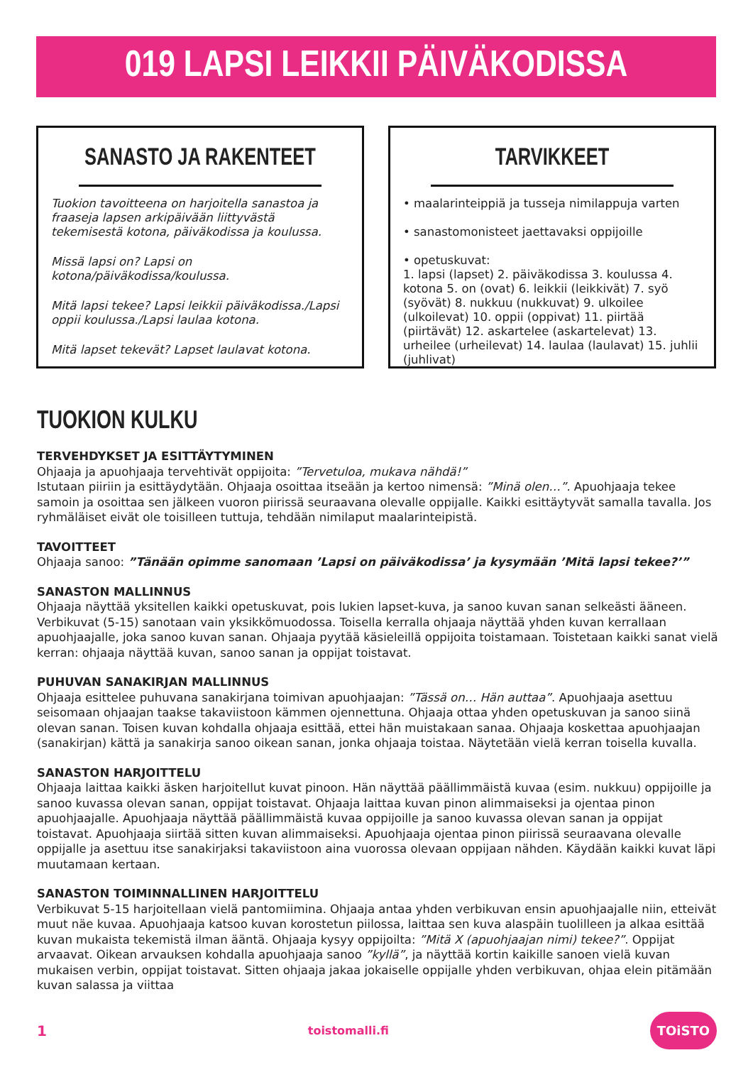019 LAPSI LEIKKII PÄIVÄKODISSA
SANASTO JA RAKENTEET
Tuokion tavoitteena on harjoitella sanastoa ja fraaseja lapsen arkipäivään liittyvästä tekemisestä kotona, päiväkodissa ja koulussa.
Missä lapsi on? Lapsi on kotona/päiväkodissa/koulussa.
Mitä lapsi tekee? Lapsi leikkii päiväkodissa./Lapsi oppii koulussa./Lapsi laulaa kotona.
Mitä lapset tekevät? Lapset laulavat kotona.
TARVIKKEET
• maalarinteippiä ja tusseja nimilappuja varten
• sanastomonisteet jaettavaksi oppijoille
• opetuskuvat:
1. lapsi (lapset) 2. päiväkodissa 3. koulussa 4. kotona 5. on (ovat) 6. leikkii (leikkivät) 7. syö (syövät) 8. nukkuu (nukkuvat) 9. ulkoilee (ulkoilevat) 10. oppii (oppivat) 11. piirtää (piirtävät) 12. askartelee (askartelevat) 13. urheilee (urheilevat) 14. laulaa (laulavat) 15. juhlii (juhlivat)
TUOKION KULKU
TERVEHDYKSET JA ESITTÄYTYMINEN
Ohjaaja ja apuohjaaja tervehtivät oppijoita: ”Tervetuloa, mukava nähdä!”
Istutaan piiriin ja esittäydytään. Ohjaaja osoittaa itseään ja kertoo nimensä: ”Minä olen…”. Apuohjaaja tekee samoin ja osoittaa sen jälkeen vuoron piirissä seuraavana olevalle oppijalle. Kaikki esittäytyvät samalla tavalla. Jos ryhmäläiset eivät ole toisilleen tuttuja, tehdään nimilaput maalarinteipistä.
TAVOITTEET
Ohjaaja sanoo: ”Tänään opimme sanomaan ’Lapsi on päiväkodissa’ ja kysymään ’Mitä lapsi tekee?’”
SANASTON MALLINNUS
Ohjaaja näyttää yksitellen kaikki opetuskuvat, pois lukien lapset-kuva, ja sanoo kuvan sanan selkeästi ääneen. Verbikuvat (5-15) sanotaan vain yksikkömuodossa. Toisella kerralla ohjaaja näyttää yhden kuvan kerrallaan apuohjaajalle, joka sanoo kuvan sanan. Ohjaaja pyytää käsieleillä oppijoita toistamaan. Toistetaan kaikki sanat vielä kerran: ohjaaja näyttää kuvan, sanoo sanan ja oppijat toistavat.
PUHUVAN SANAKIRJAN MALLINNUS
Ohjaaja esittelee puhuvana sanakirjana toimivan apuohjaajan: ”Tässä on… Hän auttaa”. Apuohjaaja asettuu seisomaan ohjaajan taakse takaviistoon kämmen ojennettuna. Ohjaaja ottaa yhden opetuskuvan ja sanoo siinä olevan sanan. Toisen kuvan kohdalla ohjaaja esittää, ettei hän muistakaan sanaa. Ohjaaja koskettaa apuohjaajan (sanakirjan) kättä ja sanakirja sanoo oikean sanan, jonka ohjaaja toistaa. Näytetään vielä kerran toisella kuvalla.
SANASTON HARJOITTELU
Ohjaaja laittaa kaikki äsken harjoitellut kuvat pinoon. Hän näyttää päällimmäistä kuvaa (esim. nukkuu) oppijoille ja sanoo kuvassa olevan sanan, oppijat toistavat. Ohjaaja laittaa kuvan pinon alimmaiseksi ja ojentaa pinon apuohjaajalle. Apuohjaaja näyttää päällimmäistä kuvaa oppijoille ja sanoo kuvassa olevan sanan ja oppijat toistavat. Apuohjaaja siirtää sitten kuvan alimmaiseksi. Apuohjaaja ojentaa pinon piirissä seuraavana olevalle oppijalle ja asettuu itse sanakirjaksi takaviistoon aina vuorossa olevaan oppijaan nähden. Käydään kaikki kuvat läpi muutamaan kertaan.
SANASTON TOIMINNALLINEN HARJOITTELU
Verbikuvat 5-15 harjoitellaan vielä pantomiimina. Ohjaaja antaa yhden verbikuvan ensin apuohjaajalle niin, etteivät muut näe kuvaa. Apuohjaaja katsoo kuvan korostetun piilossa, laittaa sen kuva alaspäin tuolilleen ja alkaa esittää kuvan mukaista tekemistä ilman ääntä. Ohjaaja kysyy oppijoilta: ”Mitä X (apuohjaajan nimi) tekee?”. Oppijat arvaavat. Oikean arvauksen kohdalla apuohjaaja sanoo ”kyllä”, ja näyttää kortin kaikille sanoen vielä kuvan mukaisen verbin, oppijat toistavat. Sitten ohjaaja jakaa jokaiselle oppijalle yhden verbikuvan, ohjaa elein pitämään kuvan salassa ja viittaa
1 toistomalli.fi TOiSTO